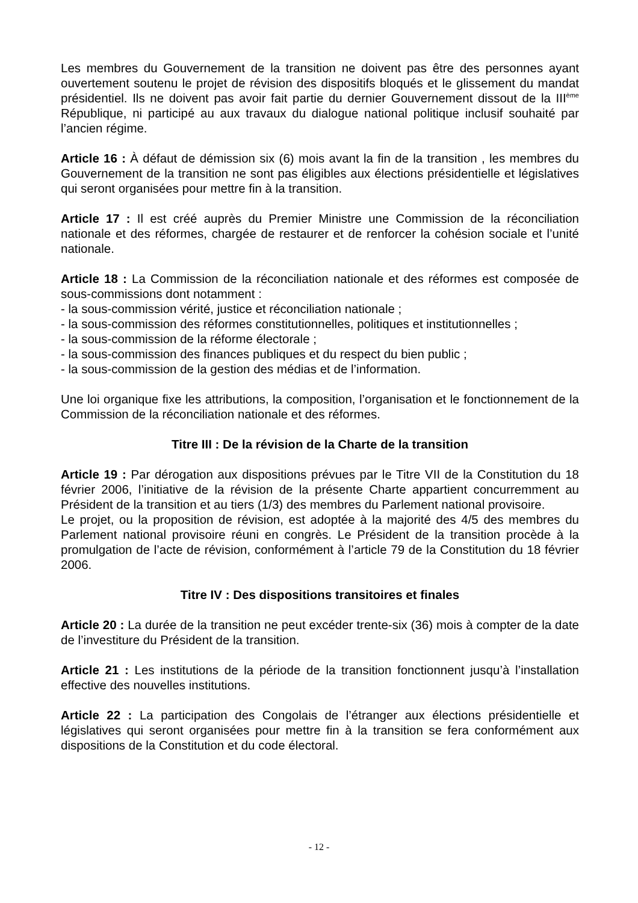Les membres du Gouvernement de la transition ne doivent pas être des personnes ayant ouvertement soutenu le projet de révision des dispositifs bloqués et le glissement du mandat présidentiel. Ils ne doivent pas avoir fait partie du dernier Gouvernement dissout de la III<sup>ème</sup> République, ni participé au aux travaux du dialogue national politique inclusif souhaité par l’ancien régime.
Article 16 : À défaut de démission six (6) mois avant la fin de la transition , les membres du Gouvernement de la transition ne sont pas éligibles aux élections présidentielle et législatives qui seront organisées pour mettre fin à la transition.
Article 17 : Il est créé auprès du Premier Ministre une Commission de la réconciliation nationale et des réformes, chargée de restaurer et de renforcer la cohésion sociale et l’unité nationale.
Article 18 : La Commission de la réconciliation nationale et des réformes est composée de sous-commissions dont notamment :
- la sous-commission vérité, justice et réconciliation nationale ;
- la sous-commission des réformes constitutionnelles, politiques et institutionnelles ;
- la sous-commission de la réforme électorale ;
- la sous-commission des finances publiques et du respect du bien public ;
- la sous-commission de la gestion des médias et de l’information.
Une loi organique fixe les attributions, la composition, l’organisation et le fonctionnement de la Commission de la réconciliation nationale et des réformes.
Titre III : De la révision de la Charte de la transition
Article 19 : Par dérogation aux dispositions prévues par le Titre VII de la Constitution du 18 février 2006, l’initiative de la révision de la présente Charte appartient concurremment au Président de la transition et au tiers (1/3) des membres du Parlement national provisoire.
Le projet, ou la proposition de révision, est adoptée à la majorité des 4/5 des membres du Parlement national provisoire réuni en congrès. Le Président de la transition procède à la promulgation de l’acte de révision, conformément à l’article 79 de la Constitution du 18 février 2006.
Titre IV : Des dispositions transitoires et finales
Article 20 : La durée de la transition ne peut excéder trente-six (36) mois à compter de la date de l’investiture du Président de la transition.
Article 21 : Les institutions de la période de la transition fonctionnent jusqu’à l’installation effective des nouvelles institutions.
Article 22 : La participation des Congolais de l’étranger aux élections présidentielle et législatives qui seront organisées pour mettre fin à la transition se fera conformément aux dispositions de la Constitution et du code électoral.
- 12 -